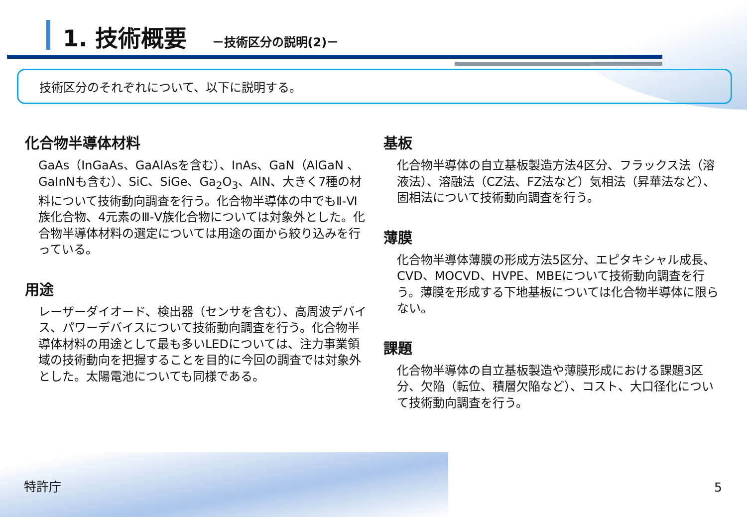1. 技術概要
－技術区分の説明(2)－
技術区分のそれぞれについて、以下に説明する。
化合物半導体材料
GaAs（InGaAs、GaAlAsを含む）、InAs、GaN（AlGaN 、GaInNも含む）、SiC、SiGe、Ga<sub>2</sub>O<sub>3</sub>、AlN、大きく7種の材料について技術動向調査を行う。化合物半導体の中でもⅡ-Ⅵ族化合物、4元素のⅢ-Ⅴ族化合物については対象外とした。化合物半導体材料の選定については用途の面から絞り込みを行っている。
用途
レーザーダイオード、検出器（センサを含む）、高周波デバイス、パワーデバイスについて技術動向調査を行う。化合物半導体材料の用途として最も多いLEDについては、注力事業領域の技術動向を把握することを目的に今回の調査では対象外とした。太陽電池についても同様である。
基板
化合物半導体の自立基板製造方法4区分、フラックス法（溶液法）、溶融法（CZ法、FZ法など）気相法（昇華法など）、固相法について技術動向調査を行う。
薄膜
化合物半導体薄膜の形成方法5区分、エピタキシャル成長、CVD、MOCVD、HVPE、MBEについて技術動向調査を行う。薄膜を形成する下地基板については化合物半導体に限らない。
課題
化合物半導体の自立基板製造や薄膜形成における課題3区分、欠陥（転位、積層欠陥など）、コスト、大口径化について技術動向調査を行う。
特許庁 5